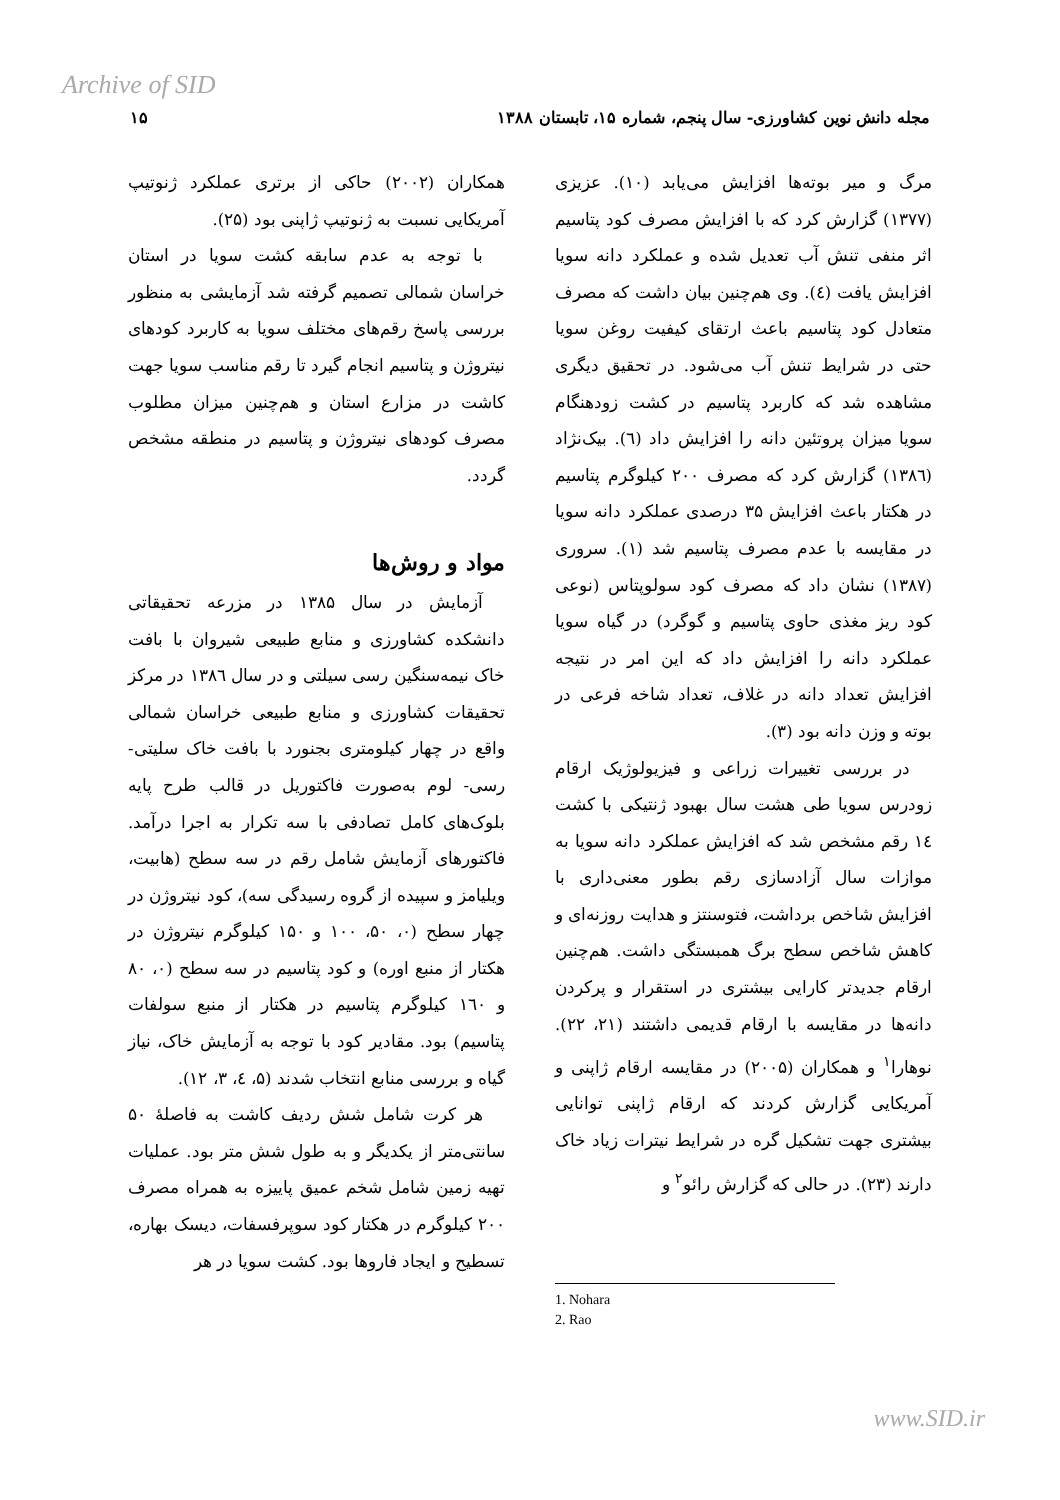Archive of SID
مجله دانش نوین کشاورزی- سال پنجم، شماره ۱۵، تابستان ۱۳۸۸ ۱۵
مرگ و میر بوته‌ها افزایش می‌یابد (۱۰). عزیزی (۱۳۷۷) گزارش کرد که با افزایش مصرف کود پتاسیم اثر منفی تنش آب تعدیل شده و عملکرد دانه سویا افزایش یافت (٤). وی هم‌چنین بیان داشت که مصرف متعادل کود پتاسیم باعث ارتقای کیفیت روغن سویا حتی در شرایط تنش آب می‌شود. در تحقیق دیگری مشاهده شد که کاربرد پتاسیم در کشت زودهنگام سویا میزان پروتئین دانه را افزایش داد (٦). بیک‌نژاد (۱۳۸٦) گزارش کرد که مصرف ۲۰۰ کیلوگرم پتاسیم در هکتار باعث افزایش ۳۵ درصدی عملکرد دانه سویا در مقایسه با عدم مصرف پتاسیم شد (۱). سروری (۱۳۸۷) نشان داد که مصرف کود سولوپتاس (نوعی کود ریز مغذی حاوی پتاسیم و گوگرد) در گیاه سویا عملکرد دانه را افزایش داد که این امر در نتیجه افزایش تعداد دانه در غلاف، تعداد شاخه فرعی در بوته و وزن دانه بود (۳).
در بررسی تغییرات زراعی و فیزیولوژیک ارقام زودرس سویا طی هشت سال بهبود ژنتیکی با کشت ١٤ رقم مشخص شد که افزایش عملکرد دانه سویا به موازات سال آزادسازی رقم بطور معنی‌داری با افزایش شاخص برداشت، فتوسنتز و هدایت روزنه‌ای و کاهش شاخص سطح برگ همبستگی داشت. هم‌چنین ارقام جدیدتر کارایی بیشتری در استقرار و پرکردن دانه‌ها در مقایسه با ارقام قدیمی داشتند (۲۱، ۲۲). نوهارا<sup>۱</sup> و همکاران (۲۰۰۵) در مقایسه ارقام ژاپنی و آمریکایی گزارش کردند که ارقام ژاپنی توانایی بیشتری جهت تشکیل گره در شرایط نیترات زیاد خاک دارند (۲۳). در حالی که گزارش رائو<sup>۲</sup> و
1. Nohara
2. Rao
همکاران (۲۰۰۲) حاکی از برتری عملکرد ژنوتیپ آمریکایی نسبت به ژنوتیپ ژاپنی بود (۲۵).
با توجه به عدم سابقه کشت سویا در استان خراسان شمالی تصمیم گرفته شد آزمایشی به منظور بررسی پاسخ رقم‌های مختلف سویا به کاربرد کودهای نیتروژن و پتاسیم انجام گیرد تا رقم مناسب سویا جهت کاشت در مزارع استان و هم‌چنین میزان مطلوب مصرف کودهای نیتروژن و پتاسیم در منطقه مشخص گردد.
مواد و روش‌ها
آزمایش در سال ۱۳۸۵ در مزرعه تحقیقاتی دانشکده کشاورزی و منابع طبیعی شیروان با بافت خاک نیمه‌سنگین رسی سیلتی و در سال ۱۳۸٦ در مرکز تحقیقات کشاورزی و منابع طبیعی خراسان شمالی واقع در چهار کیلومتری بجنورد با بافت خاک سلیتی- رسی- لوم به‌صورت فاکتوریل در قالب طرح پایه بلوک‌های کامل تصادفی با سه تکرار به اجرا درآمد. فاکتورهای آزمایش شامل رقم در سه سطح (هابیت، ویلیامز و سپیده از گروه رسیدگی سه)، کود نیتروژن در چهار سطح (۰، ۵۰، ۱۰۰ و ۱۵۰ کیلوگرم نیتروژن در هکتار از منبع اوره) و کود پتاسیم در سه سطح (۰، ۸۰ و ١٦۰ کیلوگرم پتاسیم در هکتار از منبع سولفات پتاسیم) بود. مقادیر کود با توجه به آزمایش خاک، نیاز گیاه و بررسی منابع انتخاب شدند (۵، ٤، ۳، ۱۲).
هر کرت شامل شش ردیف کاشت به فاصلهٔ ۵۰ سانتی‌متر از یکدیگر و به طول شش متر بود. عملیات تهیه زمین شامل شخم عمیق پاییزه به همراه مصرف ۲۰۰ کیلوگرم در هکتار کود سوپرفسفات، دیسک بهاره، تسطیح و ایجاد فاروها بود. کشت سویا در هر
www.SID.ir